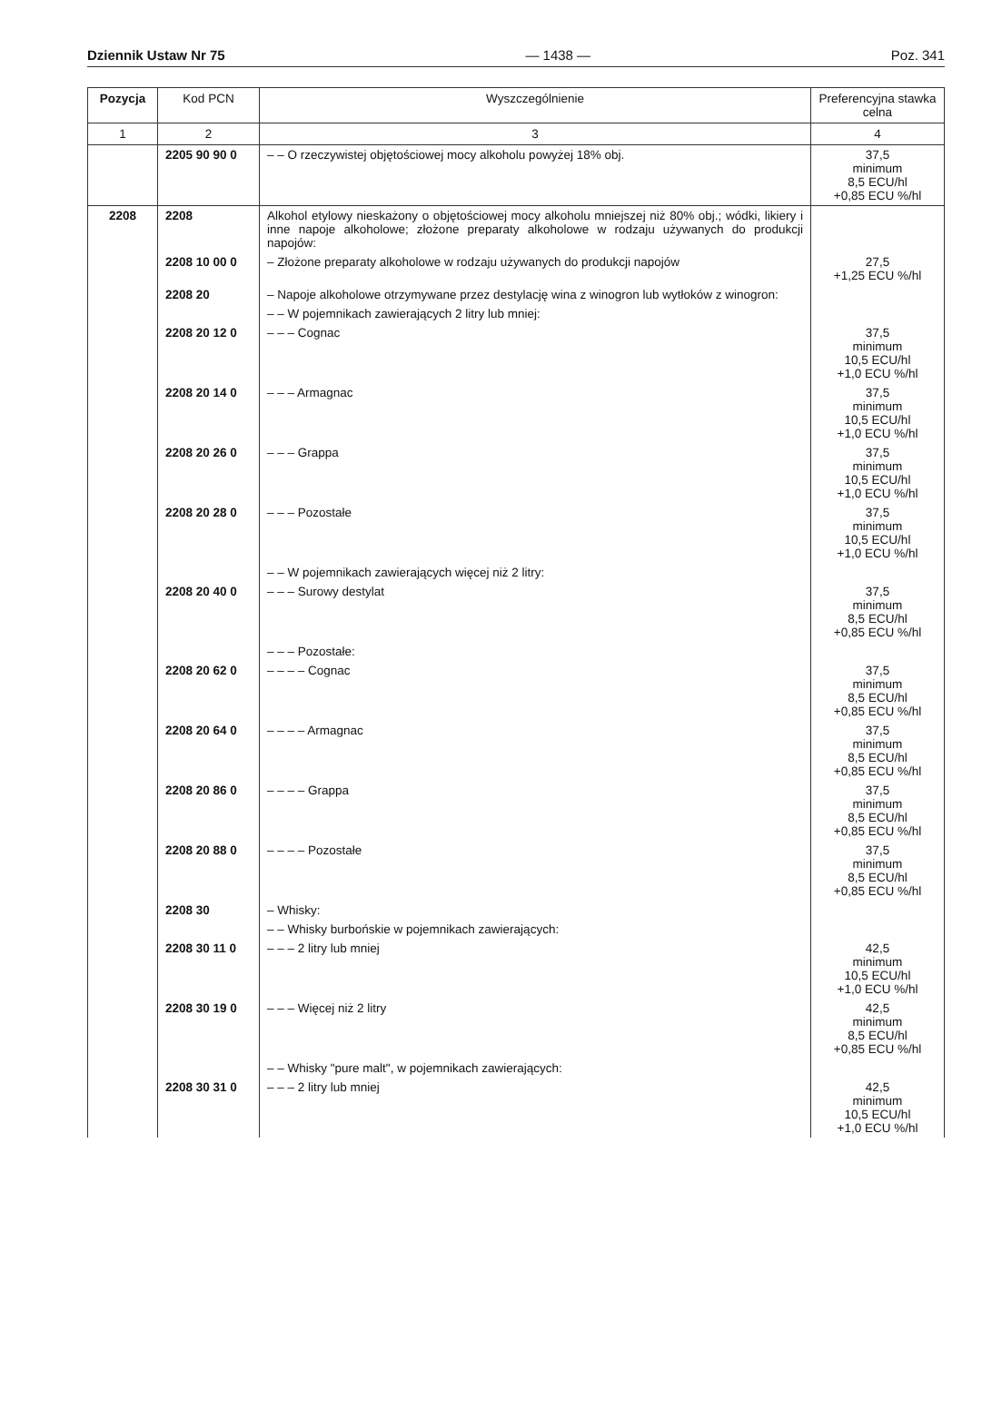Dziennik Ustaw Nr 75 — 1438 — Poz. 341
| Pozycja | Kod PCN | Wyszczególnienie | Preferencyjna stawka celna |
| --- | --- | --- | --- |
| 1 | 2 | 3 | 4 |
| | 2205 90 90 0 | – – O rzeczywistej objętościowej mocy alkoholu powyżej 18% obj. | 37,5 minimum 8,5 ECU/hl +0,85 ECU %/hl |
| 2208 | 2208 | Alkohol etylowy nieskażony o objętościowej mocy alkoholu mniejszej niż 80% obj.; wódki, likiery i inne napoje alkoholowe; złożone preparaty alkoholowe w rodzaju używanych do produkcji napojów: | |
| | 2208 10 00 0 | – Złożone preparaty alkoholowe w rodzaju używanych do produkcji napojów | 27,5 +1,25 ECU %/hl |
| | 2208 20 | – Napoje alkoholowe otrzymywane przez destylację wina z winogron lub wytłoków z winogron: | |
| | | – – W pojemnikach zawierających 2 litry lub mniej: | |
| | 2208 20 12 0 | – – – Cognac | 37,5 minimum 10,5 ECU/hl +1,0 ECU %/hl |
| | 2208 20 14 0 | – – – Armagnac | 37,5 minimum 10,5 ECU/hl +1,0 ECU %/hl |
| | 2208 20 26 0 | – – – Grappa | 37,5 minimum 10,5 ECU/hl +1,0 ECU %/hl |
| | 2208 20 28 0 | – – – Pozostałe | 37,5 minimum 10,5 ECU/hl +1,0 ECU %/hl |
| | | – – W pojemnikach zawierających więcej niż 2 litry: | |
| | 2208 20 40 0 | – – – Surowy destylat | 37,5 minimum 8,5 ECU/hl +0,85 ECU %/hl |
| | | – – – Pozostałe: | |
| | 2208 20 62 0 | – – – – Cognac | 37,5 minimum 8,5 ECU/hl +0,85 ECU %/hl |
| | 2208 20 64 0 | – – – – Armagnac | 37,5 minimum 8,5 ECU/hl +0,85 ECU %/hl |
| | 2208 20 86 0 | – – – – Grappa | 37,5 minimum 8,5 ECU/hl +0,85 ECU %/hl |
| | 2208 20 88 0 | – – – – Pozostałe | 37,5 minimum 8,5 ECU/hl +0,85 ECU %/hl |
| | 2208 30 | – Whisky: | |
| | | – – Whisky burbońskie w pojemnikach zawierających: | |
| | 2208 30 11 0 | – – – 2 litry lub mniej | 42,5 minimum 10,5 ECU/hl +1,0 ECU %/hl |
| | 2208 30 19 0 | – – – Więcej niż 2 litry | 42,5 minimum 8,5 ECU/hl +0,85 ECU %/hl |
| | | – – Whisky "pure malt", w pojemnikach zawierających: | |
| | 2208 30 31 0 | – – – 2 litry lub mniej | 42,5 minimum 10,5 ECU/hl +1,0 ECU %/hl |